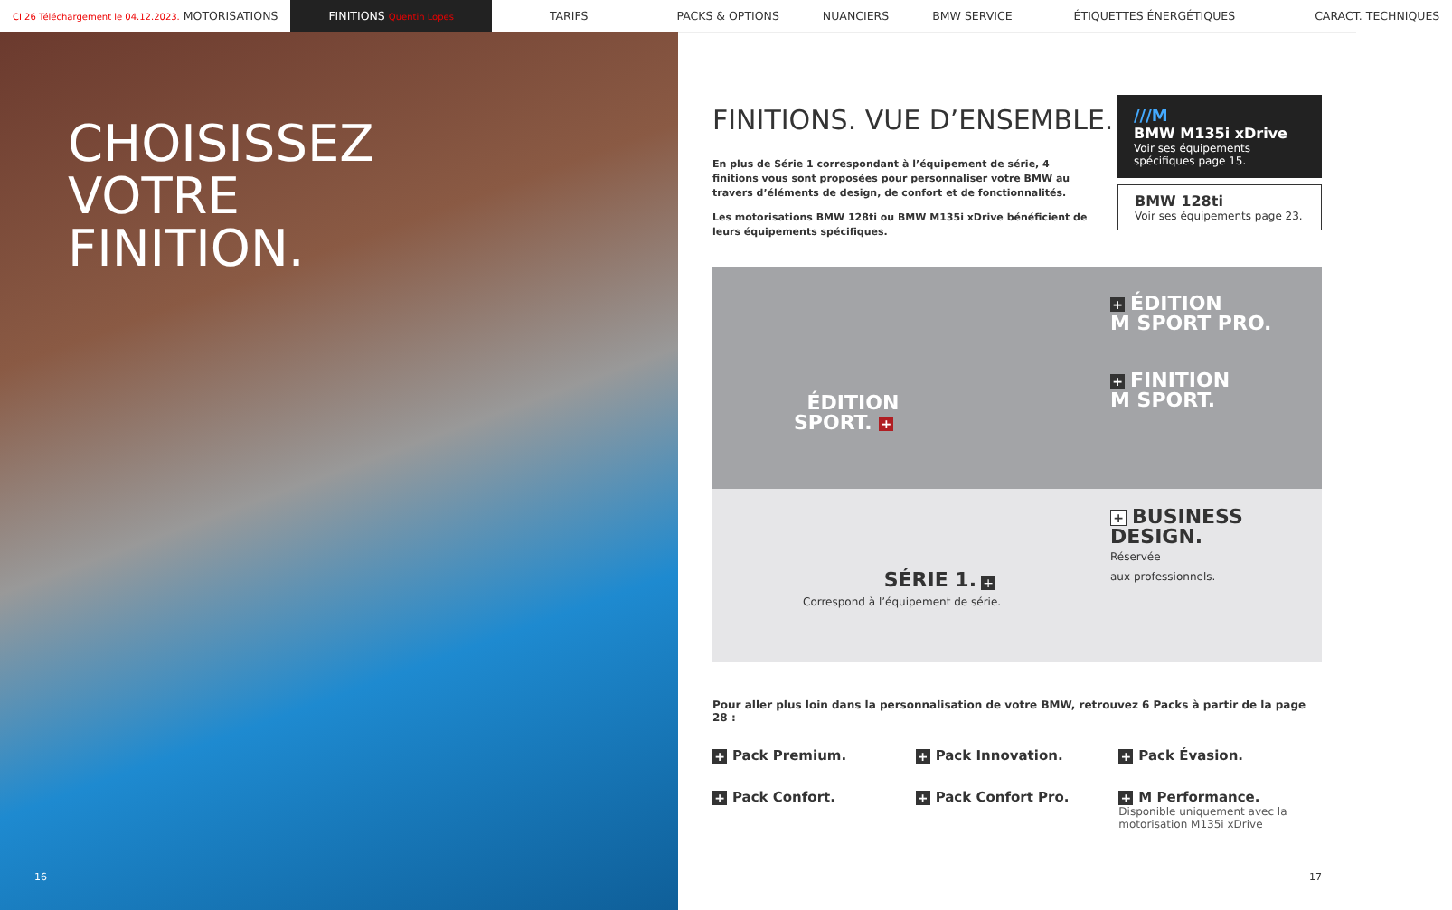CI 26 Téléchargement le 04.12.2023. MOTORISATIONS
FINITIONS Quentin Lopes
TARIFS PACKS & OPTIONS NUANCIERS BMW SERVICE ÉTIQUETTES ÉNERGÉTIQUES CARACT. TECHNIQUES
CHOISISSEZ
VOTRE
FINITION.
16
FINITIONS. VUE D’ENSEMBLE.
En plus de Série 1 correspondant à l’équipement de série, 4 finitions vous sont proposées pour personnaliser votre BMW au travers d’éléments de design, de confort et de fonctionnalités.
Les motorisations BMW 128ti ou BMW M135i xDrive bénéficient de leurs équipements spécifiques.
///M
BMW M135i xDrive
Voir ses équipements spécifiques page 15.
BMW 128ti
Voir ses équipements page 23.
+ ÉDITION
M SPORT PRO.
+ FINITION
M SPORT.
ÉDITION
SPORT. +
+ BUSINESS
DESIGN.
Réservée
aux professionnels.
SÉRIE 1. +
Correspond à l’équipement de série.
Pour aller plus loin dans la personnalisation de votre BMW, retrouvez 6 Packs à partir de la page 28 :
+ Pack Premium.
+ Pack Innovation.
+ Pack Évasion.
+ Pack Confort.
+ Pack Confort Pro.
+ M Performance.
Disponible uniquement avec la motorisation M135i xDrive
17